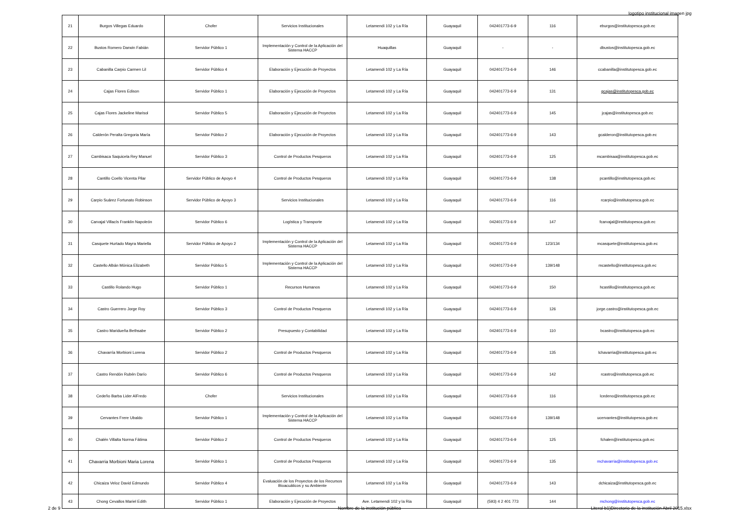logotipo institucional imagen jpg
| 21 | Burgos Villegas Eduardo | Chofer | Servicios Institucionales | Letamendi 102 y La Ría | Guayaquil | 042401773-6-9 | 116 | eburgos@institutopesca.gob.ec |
| 22 | Bustos Romero Darwin Fabián | Servidor Público 1 | Implementación y Control de la Aplicación del Sistema HACCP | Huaquillas | Guayaquil | - | - | dbustos@institutopesca.gob.ec |
| 23 | Cabanilla Carpio Carmen Lil | Servidor Público 4 | Elaboración y Ejecución de Proyectos | Letamendi 102 y La Ría | Guayaquil | 042401773-6-9 | 146 | ccabanilla@institutopesca.gob.ec |
| 24 | Cajas Flores Edison | Servidor Público 1 | Elaboración y Ejecución de Proyectos | Letamendi 102 y La Ría | Guayaquil | 042401773-6-9 | 131 | gcajas@institutopesca.gob.ec |
| 25 | Cajas Flores Jackeline Marisol | Servidor Público 5 | Elaboración y Ejecución de Proyectos | Letamendi 102 y La Ría | Guayaquil | 042401773-6-9 | 145 | jcajas@institutopesca.gob.ec |
| 26 | Calderón Peralta Gregoria María | Servidor Público 2 | Elaboración y Ejecución de Proyectos | Letamendi 102 y La Ría | Guayaquil | 042401773-6-9 | 143 | gcalderon@institutopesca.gob.ec |
| 27 | Cambisaca Saquicela Rey Manuel | Servidor Público 3 | Control de Productos Pesqueros | Letamendi 102 y La Ría | Guayaquil | 042401773-6-9 | 125 | mcambisaa@institutopesca.gob.ec |
| 28 | Cantillo Coello Vicenta Pilar | Servidor Público de Apoyo 4 | Control de Productos Pesqueros | Letamendi 102 y La Ría | Guayaquil | 042401773-6-9 | 138 | pcantillo@institutopesca.gob.ec |
| 29 | Carpio Suárez Fortunato Robinson | Servidor Público de Apoyo 3 | Servicios Institucionales | Letamendi 102 y La Ría | Guayaquil | 042401773-6-9 | 116 | rcarpio@institutopesca.gob.ec |
| 30 | Carvajal Villacís Franklin Napoleón | Servidor Público 6 | Logística y Transporte | Letamendi 102 y La Ría | Guayaquil | 042401773-6-9 | 147 | fcarvajal@institutopesca.gob.ec |
| 31 | Casquete Hurtado Mayra Mariella | Servidor Público de Apoyo 2 | Implementación y Control de la Aplicación del Sistema HACCP | Letamendi 102 y La Ría | Guayaquil | 042401773-6-9 | 123/134 | mcasquete@institutopesca.gob.ec |
| 32 | Castello Albán Mónica Elizabeth | Servidor Público 5 | Implementación y Control de la Aplicación del Sistema HACCP | Letamendi 102 y La Ría | Guayaquil | 042401773-6-9 | 139/148 | mcastello@institutopesca.gob.ec |
| 33 | Castillo Rolando Hugo | Servidor Público 1 | Recursos Humanos | Letamendi 102 y La Ría | Guayaquil | 042401773-6-9 | 150 | hcastillo@institutopesca.gob.ec |
| 34 | Castro Guerrero Jorge Roy | Servidor Público 3 | Control de Productos Pesqueros | Letamendi 102 y La Ría | Guayaquil | 042401773-6-9 | 126 | jorge.castro@institutopesca.gob.ec |
| 35 | Castro Maridueña Bethsabe | Servidor Público 2 | Presupuesto y Contabilidad | Letamendi 102 y La Ría | Guayaquil | 042401773-6-9 | 110 | bcastro@institutopesca.gob.ec |
| 36 | Chavarría Morbioni Lorena | Servidor Público 2 | Control de Productos Pesqueros | Letamendi 102 y La Ría | Guayaquil | 042401773-6-9 | 135 | lchavarria@institutopesca.gob.ec |
| 37 | Castro Rendón Rubén Darío | Servidor Público 6 | Control de Productos Pesqueros | Letamendi 102 y La Ría | Guayaquil | 042401773-6-9 | 142 | rcastro@institutopesca.gob.ec |
| 38 | Cedeño Barba Lider AlFredo | Chofer | Servicios Institucionales | Letamendi 102 y La Ría | Guayaquil | 042401773-6-9 | 116 | lcedeno@institutopesca.gob.ec |
| 39 | Cervantes Frere Ubaldo | Servidor Público 1 | Implementación y Control de la Aplicación del Sistema HACCP | Letamendi 102 y La Ría | Guayaquil | 042401773-6-9 | 139/148 | ucervantes@institutopesca.gob.ec |
| 40 | Chalén Villalta Norma Fátima | Servidor Público 2 | Control de Productos Pesqueros | Letamendi 102 y La Ría | Guayaquil | 042401773-6-9 | 125 | fchalen@institutopesca.gob.ec |
| 41 | Chavarria Morbioni Maria Lorena | Servidor Público 1 | Control de Productos Pesqueros | Letamendi 102 y La Ría | Guayaquil | 042401773-6-9 | 135 | mchavarria@institutopesca.gob.ec |
| 42 | Chicaiza Veloz David Edmundo | Servidor Público 4 | Evaluación de los Proyectos de los Recursos Bioacuáticos y su Ambiente | Letamendi 102 y La Ría | Guayaquil | 042401773-6-9 | 143 | dchicaiza@institutopesca.gob.ec |
| 43 | Chong Cevallos Mariel Edith | Servidor Público 1 | Elaboración y Ejecución de Proyectos | Ave. Letamendi 102 y la Ria | Guayaquil | (593) 4 2 401 773 | 144 | mchong@institutopesca.gob.ec |
2 de 9 Nombre de la institución pública Literal b1)Directorio de la institución Abril 2015.xlsx